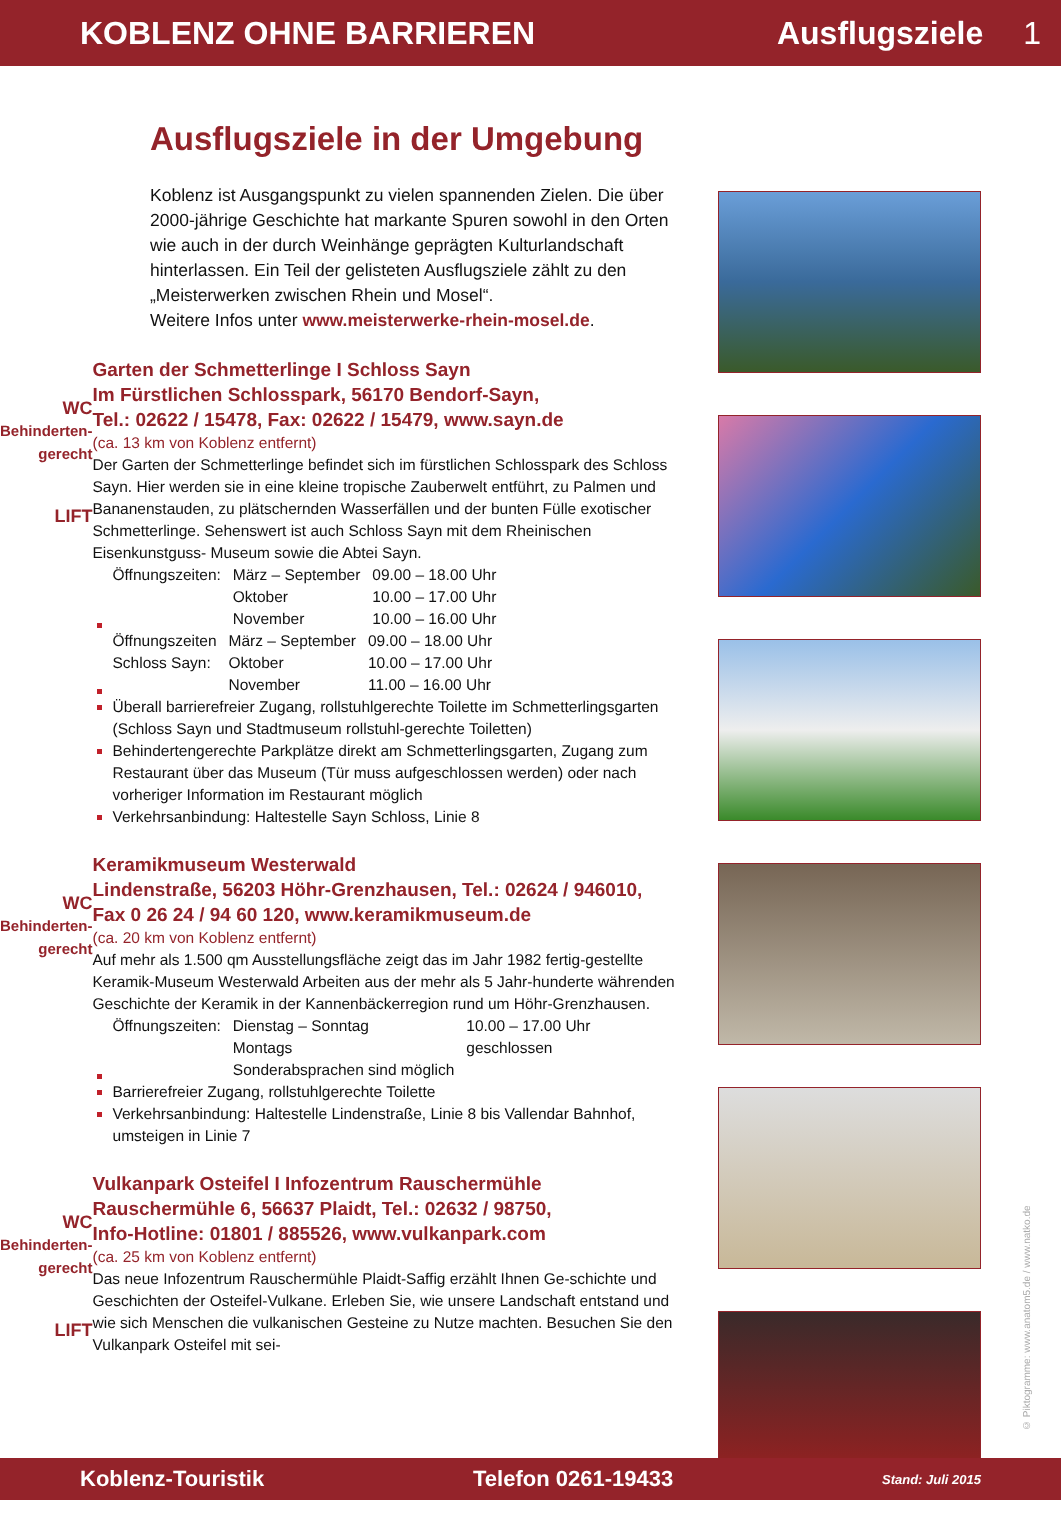KOBLENZ OHNE BARRIEREN Ausflugsziele 1
Ausflugsziele in der Umgebung
Koblenz ist Ausgangspunkt zu vielen spannenden Zielen. Die über 2000-jährige Geschichte hat markante Spuren sowohl in den Orten wie auch in der durch Weinhänge geprägten Kulturlandschaft hinterlassen. Ein Teil der gelisteten Ausflugsziele zählt zu den „Meisterwerken zwischen Rhein und Mosel“.
Weitere Infos unter www.meisterwerke-rhein-mosel.de.
WC Behinderten-gerecht
LIFT
Garten der Schmetterlinge I Schloss Sayn
Im Fürstlichen Schlosspark, 56170 Bendorf-Sayn,
Tel.: 02622 / 15478, Fax: 02622 / 15479, www.sayn.de
(ca. 13 km von Koblenz entfernt)
Der Garten der Schmetterlinge befindet sich im fürstlichen Schlosspark des Schloss Sayn. Hier werden sie in eine kleine tropische Zauberwelt entführt, zu Palmen und Bananenstauden, zu plätschernden Wasserfällen und der bunten Fülle exotischer Schmetterlinge. Sehenswert ist auch Schloss Sayn mit dem Rheinischen Eisenkunstguss- Museum sowie die Abtei Sayn.
| Öffnungszeiten: | März – September Oktober November | 09.00 – 18.00 Uhr 10.00 – 17.00 Uhr 10.00 – 16.00 Uhr |
| Öffnungszeiten Schloss Sayn: | März – September Oktober November | 09.00 – 18.00 Uhr 10.00 – 17.00 Uhr 11.00 – 16.00 Uhr |
Überall barrierefreier Zugang, rollstuhlgerechte Toilette im Schmetterlingsgarten (Schloss Sayn und Stadtmuseum rollstuhl-gerechte Toiletten)
Behindertengerechte Parkplätze direkt am Schmetterlingsgarten, Zugang zum Restaurant über das Museum (Tür muss aufgeschlossen werden) oder nach vorheriger Information im Restaurant möglich
Verkehrsanbindung: Haltestelle Sayn Schloss, Linie 8
WC Behinderten-gerecht
Keramikmuseum Westerwald
Lindenstraße, 56203 Höhr-Grenzhausen, Tel.: 02624 / 946010,
Fax 0 26 24 / 94 60 120, www.keramikmuseum.de
(ca. 20 km von Koblenz entfernt)
Auf mehr als 1.500 qm Ausstellungsfläche zeigt das im Jahr 1982 fertig-gestellte Keramik-Museum Westerwald Arbeiten aus der mehr als 5 Jahr-hunderte währenden Geschichte der Keramik in der Kannenbäckerregion rund um Höhr-Grenzhausen.
| Öffnungszeiten: | Dienstag – Sonntag Montags Sonderabsprachen sind möglich | 10.00 – 17.00 Uhr geschlossen |
Barrierefreier Zugang, rollstuhlgerechte Toilette
Verkehrsanbindung: Haltestelle Lindenstraße, Linie 8 bis Vallendar Bahnhof, umsteigen in Linie 7
WC Behinderten-gerecht
LIFT
Vulkanpark Osteifel I Infozentrum Rauschermühle
Rauschermühle 6, 56637 Plaidt, Tel.: 02632 / 98750,
Info-Hotline: 01801 / 885526, www.vulkanpark.com
(ca. 25 km von Koblenz entfernt)
Das neue Infozentrum Rauschermühle Plaidt-Saffig erzählt Ihnen Ge-schichte und Geschichten der Osteifel-Vulkane. Erleben Sie, wie unsere Landschaft entstand und wie sich Menschen die vulkanischen Gesteine zu Nutze machten. Besuchen Sie den Vulkanpark Osteifel mit sei-
© Piktogramme: www.anatom5.de / www.natko.de
Koblenz-Touristik Telefon 0261-19433 Stand: Juli 2015